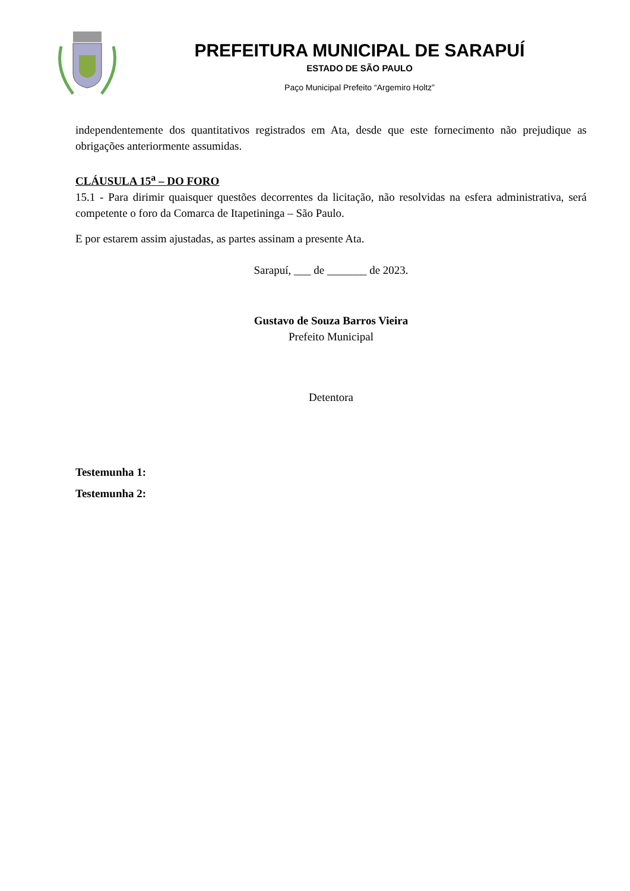PREFEITURA MUNICIPAL DE SARAPUÍ
ESTADO DE SÃO PAULO
Paço Municipal Prefeito “Argemiro Holtz”
independentemente dos quantitativos registrados em Ata, desde que este fornecimento não prejudique as obrigações anteriormente assumidas.
CLÁUSULA 15<sup>a</sup> – DO FORO
15.1 - Para dirimir quaisquer questões decorrentes da licitação, não resolvidas na esfera administrativa, será competente o foro da Comarca de Itapetininga – São Paulo.
E por estarem assim ajustadas, as partes assinam a presente Ata.
Sarapuí, ___ de _______ de 2023.
Gustavo de Souza Barros Vieira
Prefeito Municipal
Detentora
Testemunha 1:
Testemunha 2: